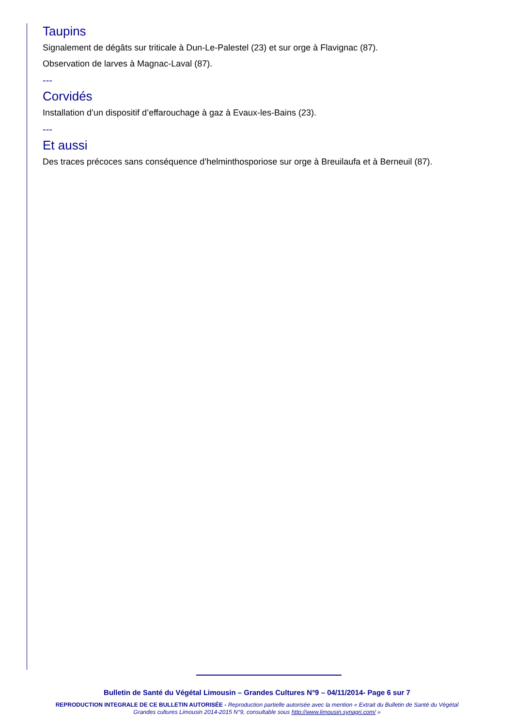Taupins
Signalement de dégâts sur triticale à Dun-Le-Palestel (23) et sur orge à Flavignac (87).
Observation de larves à Magnac-Laval (87).
---
Corvidés
Installation d’un dispositif d’effarouchage à gaz à Evaux-les-Bains (23).
---
Et aussi
Des traces précoces sans conséquence d’helminthosporiose sur orge à Breuilaufa et à Berneuil (87).
Bulletin de Santé du Végétal Limousin – Grandes Cultures N°9 – 04/11/2014- Page 6 sur 7
REPRODUCTION INTEGRALE DE CE BULLETIN AUTORISÉE - Reproduction partielle autorisée avec la mention « Extrait du Bulletin de Santé du Végétal
Grandes cultures Limousin 2014-2015 N°9, consultable sous http://www.limousin.synagri.com/ »